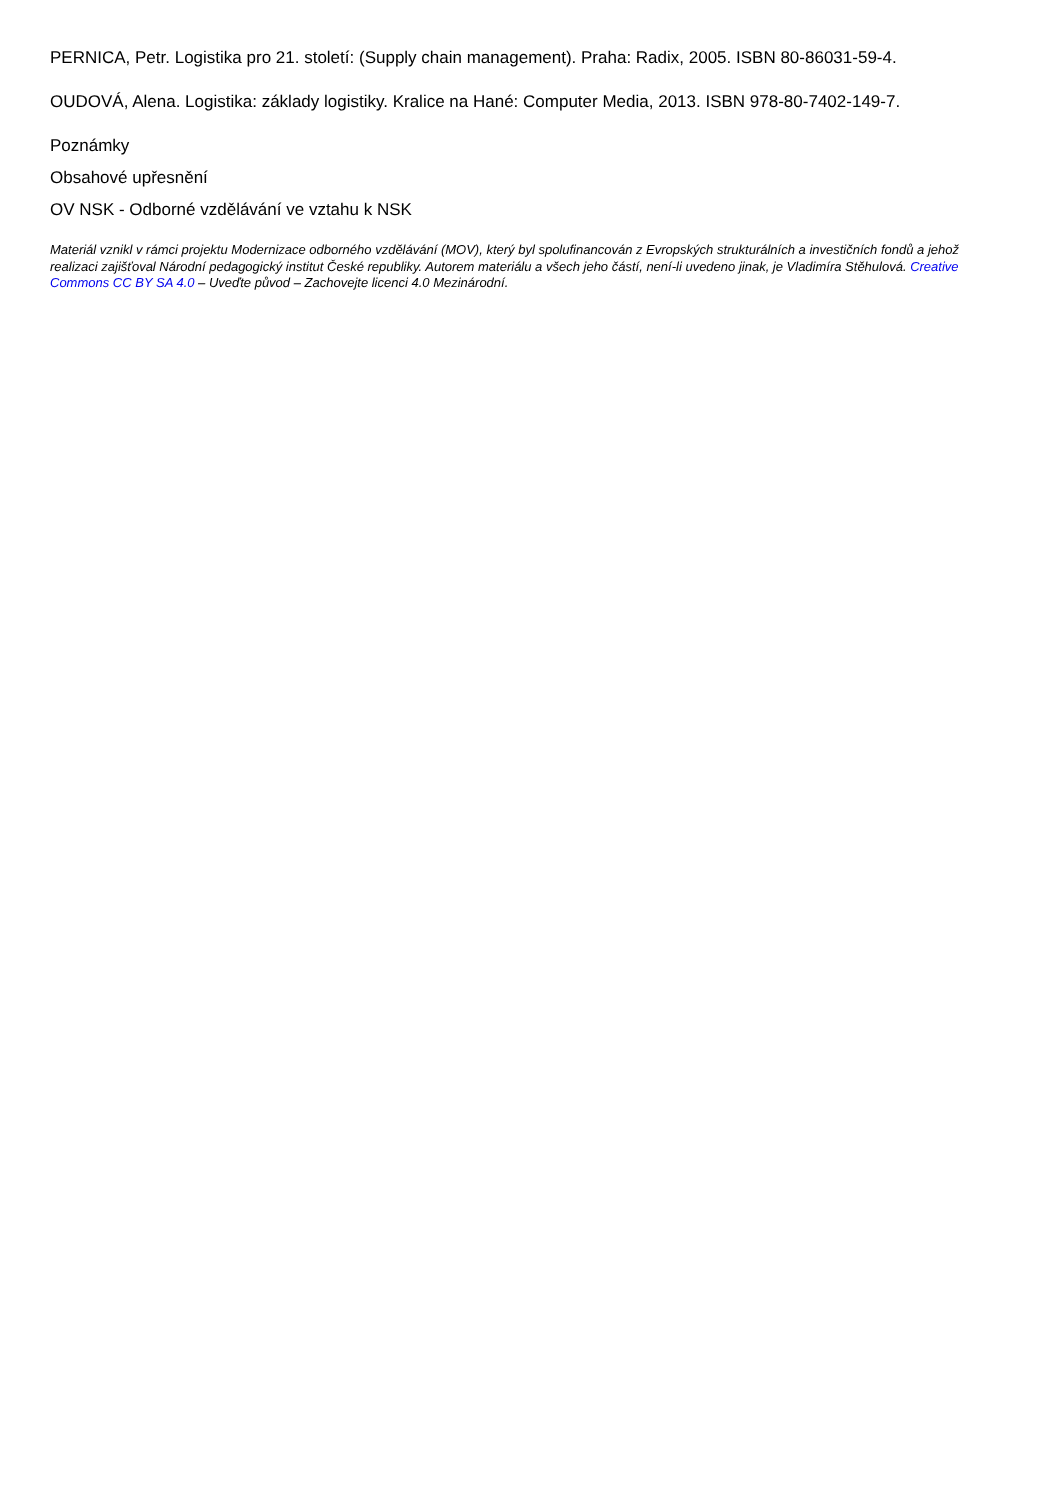PERNICA, Petr. Logistika pro 21. století: (Supply chain management). Praha: Radix, 2005. ISBN 80-86031-59-4.
OUDOVÁ, Alena. Logistika: základy logistiky. Kralice na Hané: Computer Media, 2013. ISBN 978-80-7402-149-7.
Poznámky
Obsahové upřesnění
OV NSK - Odborné vzdělávání ve vztahu k NSK
Materiál vznikl v rámci projektu Modernizace odborného vzdělávání (MOV), který byl spolufinancován z Evropských strukturálních a investičních fondů a jehož realizaci zajišťoval Národní pedagogický institut České republiky. Autorem materiálu a všech jeho částí, není-li uvedeno jinak, je Vladimíra Stěhulová. Creative Commons CC BY SA 4.0 – Uveďte původ – Zachovejte licenci 4.0 Mezinárodní.